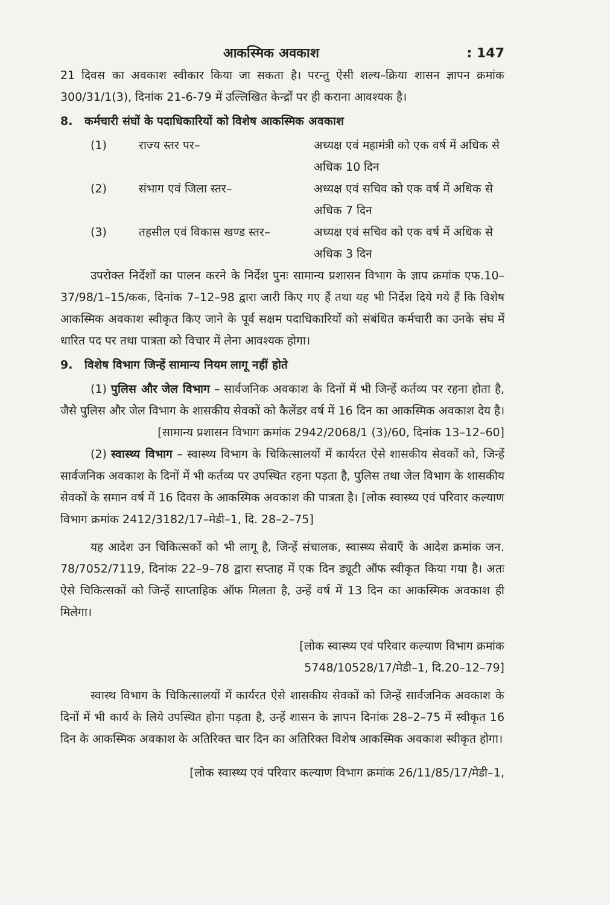आकस्मिक अवकाश: 147
21 दिवस का अवकाश स्वीकार किया जा सकता है। परन्तु ऐसी शल्य–क्रिया शासन ज्ञापन क्रमांक 300/31/1(3), दिनांक 21-6-79 में उल्लिखित केन्द्रों पर ही कराना आवश्यक है।
8. कर्मचारी संघों के पदाधिकारियों को विशेष आकस्मिक अवकाश
(1) राज्य स्तर पर– अध्यक्ष एवं महामंत्री को एक वर्ष में अधिक से अधिक 10 दिन
(2) संभाग एवं जिला स्तर– अध्यक्ष एवं सचिव को एक वर्ष में अधिक से अधिक 7 दिन
(3) तहसील एवं विकास खण्ड स्तर– अध्यक्ष एवं सचिव को एक वर्ष में अधिक से अधिक 3 दिन
उपरोक्त निर्देशों का पालन करने के निर्देश पुनः सामान्य प्रशासन विभाग के ज्ञाप क्रमांक एफ.10–37/98/1–15/कक, दिनांक 7–12–98 द्वारा जारी किए गए हैं तथा यह भी निर्देश दिये गये हैं कि विशेष आकस्मिक अवकाश स्वीकृत किए जाने के पूर्व सक्षम पदाधिकारियों को संबंधित कर्मचारी का उनके संघ में धारित पद पर तथा पात्रता को विचार में लेना आवश्यक होगा।
9. विशेष विभाग जिन्हें सामान्य नियम लागू नहीं होते
(1) पुलिस और जेल विभाग – सार्वजनिक अवकाश के दिनों में भी जिन्हें कर्तव्य पर रहना होता है, जैसे पुलिस और जेल विभाग के शासकीय सेवकों को कैलेंडर वर्ष में 16 दिन का आकस्मिक अवकाश देय है।
[सामान्य प्रशासन विभाग क्रमांक 2942/2068/1 (3)/60, दिनांक 13–12–60]
(2) स्वास्थ्य विभाग – स्वास्थ्य विभाग के चिकित्सालयों में कार्यरत ऐसे शासकीय सेवकों को, जिन्हें सार्वजनिक अवकाश के दिनों में भी कर्तव्य पर उपस्थित रहना पड़ता है, पुलिस तथा जेल विभाग के शासकीय सेवकों के समान वर्ष में 16 दिवस के आकस्मिक अवकाश की पात्रता है। [लोक स्वास्थ्य एवं परिवार कल्याण विभाग क्रमांक 2412/3182/17–मेडी–1, दि. 28–2–75]
यह आदेश उन चिकित्सकों को भी लागू है, जिन्हें संचालक, स्वास्थ्य सेवाएँ के आदेश क्रमांक जन. 78/7052/7119, दिनांक 22–9–78 द्वारा सप्ताह में एक दिन ड्यूटी ऑफ स्वीकृत किया गया है। अतः ऐसे चिकित्सकों को जिन्हें साप्ताहिक ऑफ मिलता है, उन्हें वर्ष में 13 दिन का आकस्मिक अवकाश ही मिलेगा।
[लोक स्वास्थ्य एवं परिवार कल्याण विभाग क्रमांक
5748/10528/17/मेडी–1, दि.20–12–79]
स्वास्थ विभाग के चिकित्सालयों में कार्यरत ऐसे शासकीय सेवकों को जिन्हें सार्वजनिक अवकाश के दिनों में भी कार्य के लिये उपस्थित होना पड़ता है, उन्हें शासन के ज्ञापन दिनांक 28–2–75 में स्वीकृत 16 दिन के आकस्मिक अवकाश के अतिरिक्त चार दिन का अतिरिक्त विशेष आकस्मिक अवकाश स्वीकृत होगा।
[लोक स्वास्थ्य एवं परिवार कल्याण विभाग क्रमांक 26/11/85/17/मेडी–1,